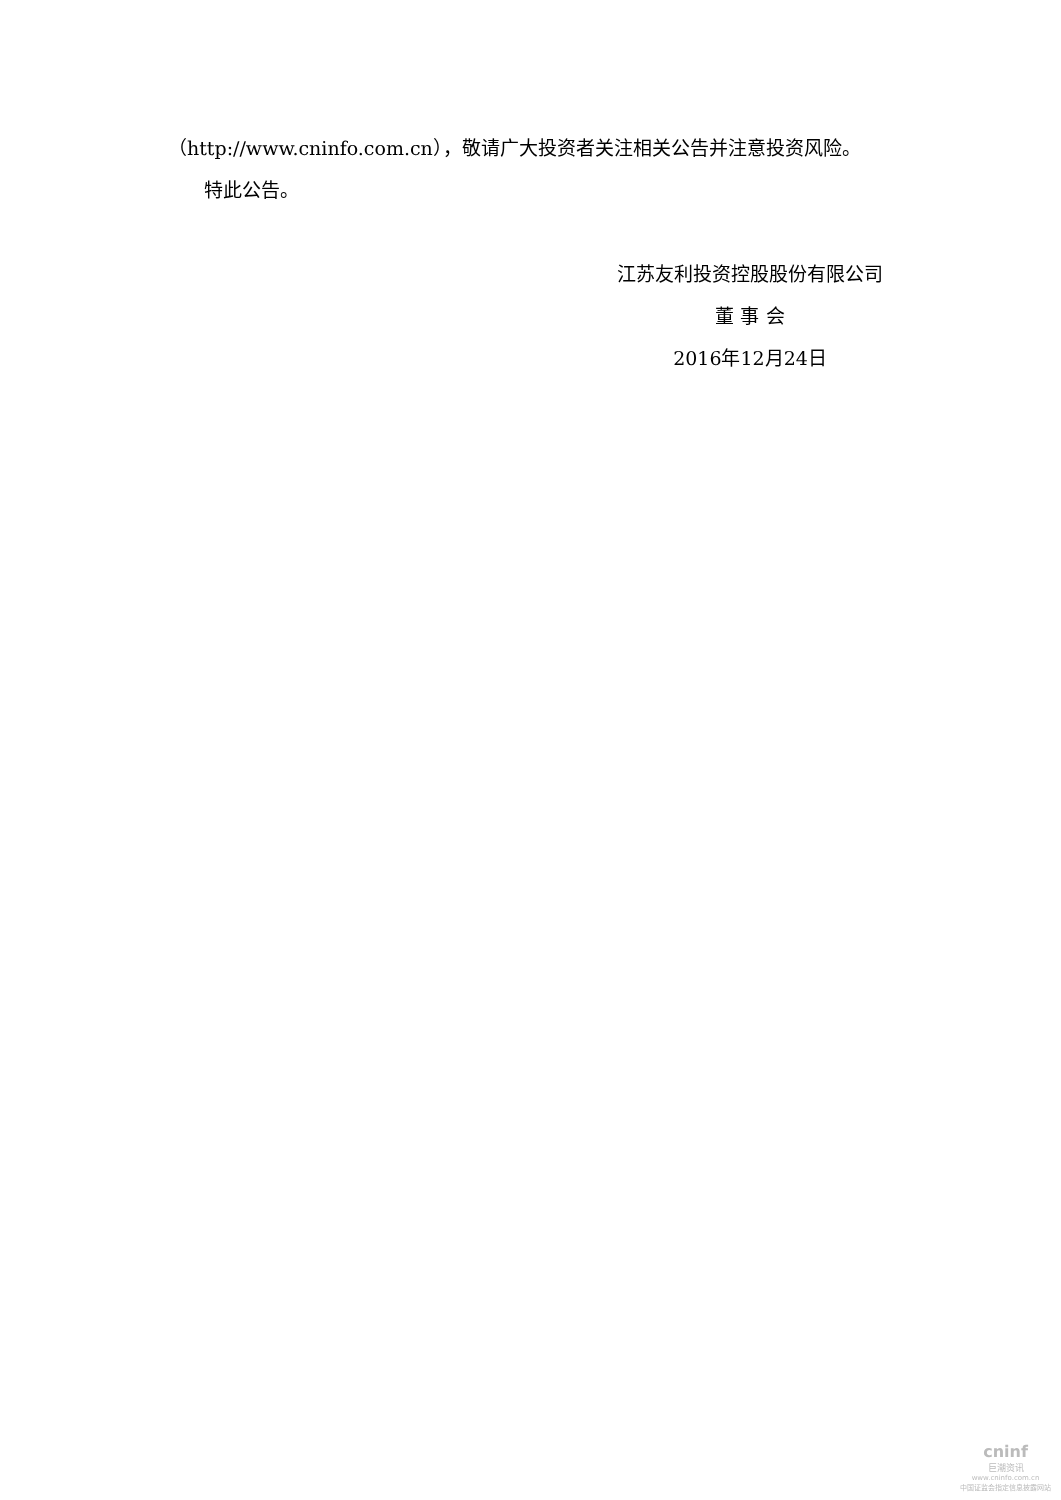（http://www.cninfo.com.cn），敬请广大投资者关注相关公告并注意投资风险。
特此公告。
江苏友利投资控股股份有限公司
董 事 会
2016年12月24日
cninf
巨潮资讯
www.cninfo.com.cn
中国证监会指定信息披露网站